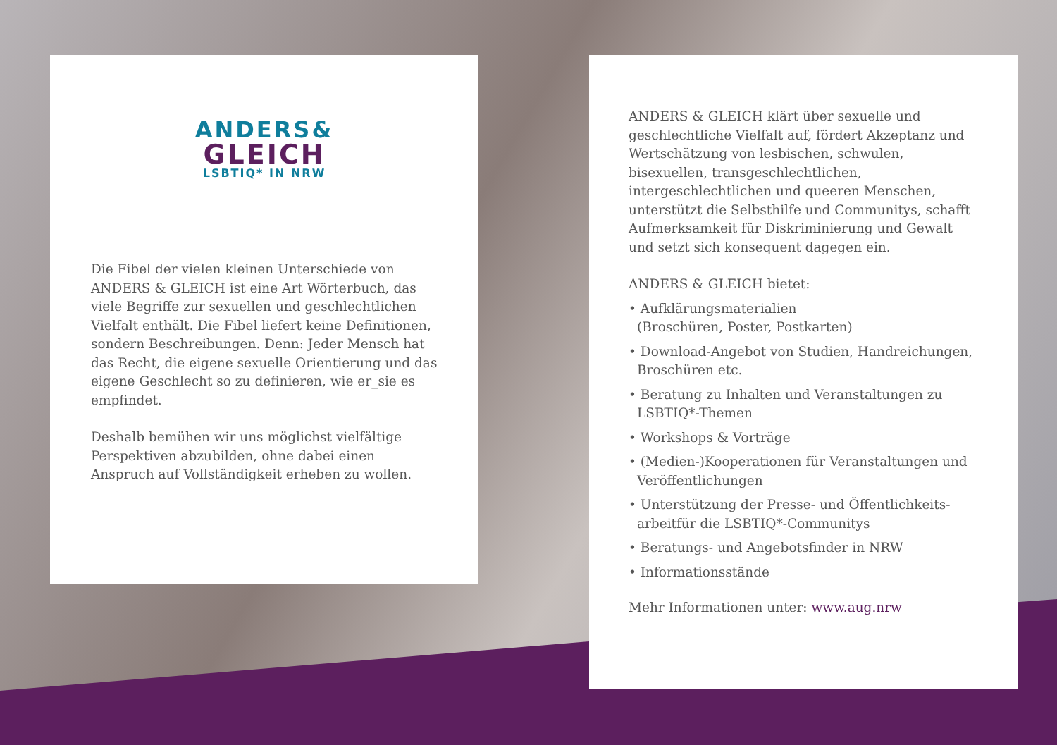ANDERS&
GLEICH
LSBTIQ* IN NRW
Die Fibel der vielen kleinen Unterschiede von ANDERS & GLEICH ist eine Art Wörterbuch, das viele Begriffe zur sexuellen und geschlechtlichen Vielfalt enthält. Die Fibel liefert keine Definitionen, sondern Beschreibungen. Denn: Jeder Mensch hat das Recht, die eigene sexuelle Orientierung und das eigene Geschlecht so zu definieren, wie er_sie es empfindet.
Deshalb bemühen wir uns möglichst vielfältige Perspektiven abzubilden, ohne dabei einen Anspruch auf Vollständigkeit erheben zu wollen.
ANDERS & GLEICH klärt über sexuelle und geschlechtliche Vielfalt auf, fördert Akzeptanz und Wertschätzung von lesbischen, schwulen, bisexuellen, transgeschlechtlichen, intergeschlechtlichen und queeren Menschen, unterstützt die Selbsthilfe und Communitys, schafft Aufmerksamkeit für Diskriminierung und Gewalt und setzt sich konsequent dagegen ein.
ANDERS & GLEICH bietet:
• Aufklärungsmaterialien
(Broschüren, Poster, Postkarten)
• Download-Angebot von Studien, Handreichungen, Broschüren etc.
• Beratung zu Inhalten und Veranstaltungen zu LSBTIQ*-Themen
• Workshops & Vorträge
• (Medien-)Kooperationen für Veranstaltungen und Veröffentlichungen
• Unterstützung der Presse- und Öffentlichkeits-arbeitfür die LSBTIQ*-Communitys
• Beratungs- und Angebotsfinder in NRW
• Informationsstände
Mehr Informationen unter: www.aug.nrw